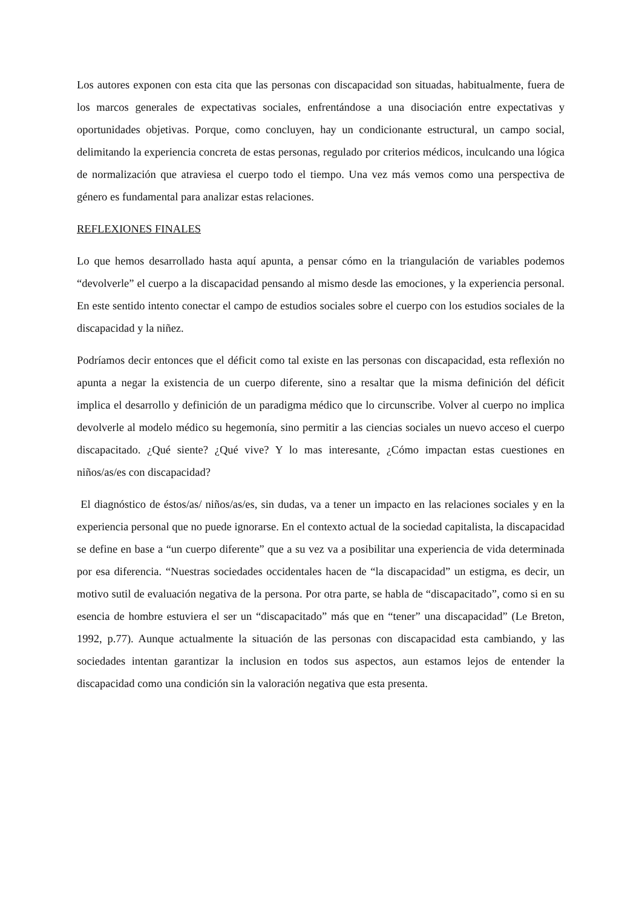Los autores exponen con esta cita que las personas con discapacidad son situadas, habitualmente, fuera de los marcos generales de expectativas sociales, enfrentándose a una disociación entre expectativas y oportunidades objetivas. Porque, como concluyen, hay un condicionante estructural, un campo social, delimitando la experiencia concreta de estas personas, regulado por criterios médicos, inculcando una lógica de normalización que atraviesa el cuerpo todo el tiempo. Una vez más vemos como una perspectiva de género es fundamental para analizar estas relaciones.
REFLEXIONES FINALES
Lo que hemos desarrollado hasta aquí apunta, a pensar cómo en la triangulación de variables podemos “devolverle” el cuerpo a la discapacidad pensando al mismo desde las emociones, y la experiencia personal. En este sentido intento conectar el campo de estudios sociales sobre el cuerpo con los estudios sociales de la discapacidad y la niñez.
Podríamos decir entonces que el déficit como tal existe en las personas con discapacidad, esta reflexión no apunta a negar la existencia de un cuerpo diferente, sino a resaltar que la misma definición del déficit implica el desarrollo y definición de un paradigma médico que lo circunscribe. Volver al cuerpo no implica devolverle al modelo médico su hegemonía, sino permitir a las ciencias sociales un nuevo acceso el cuerpo discapacitado. ¿Qué siente? ¿Qué vive? Y lo mas interesante, ¿Cómo impactan estas cuestiones en niños/as/es con discapacidad?
El diagnóstico de éstos/as/ niños/as/es, sin dudas, va a tener un impacto en las relaciones sociales y en la experiencia personal que no puede ignorarse. En el contexto actual de la sociedad capitalista, la discapacidad se define en base a “un cuerpo diferente” que a su vez va a posibilitar una experiencia de vida determinada por esa diferencia. “Nuestras sociedades occidentales hacen de “la discapacidad” un estigma, es decir, un motivo sutil de evaluación negativa de la persona. Por otra parte, se habla de “discapacitado”, como si en su esencia de hombre estuviera el ser un “discapacitado” más que en “tener” una discapacidad” (Le Breton, 1992, p.77). Aunque actualmente la situación de las personas con discapacidad esta cambiando, y las sociedades intentan garantizar la inclusion en todos sus aspectos, aun estamos lejos de entender la discapacidad como una condición sin la valoración negativa que esta presenta.